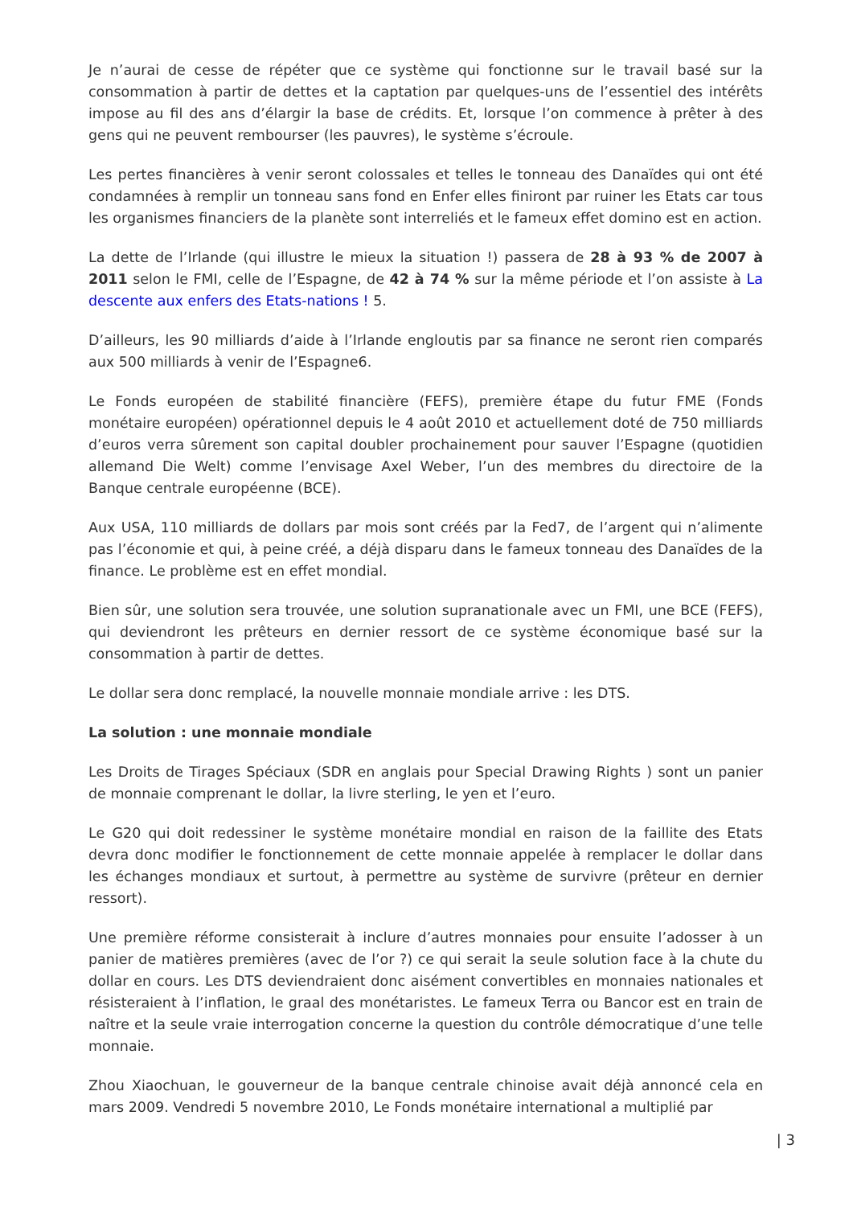Je n’aurai de cesse de répéter que ce système qui fonctionne sur le travail basé sur la consommation à partir de dettes et la captation par quelques-uns de l’essentiel des intérêts impose au fil des ans d’élargir la base de crédits. Et, lorsque l’on commence à prêter à des gens qui ne peuvent rembourser (les pauvres), le système s’écroule.
Les pertes financières à venir seront colossales et telles le tonneau des Danaïdes qui ont été condamnées à remplir un tonneau sans fond en Enfer elles finiront par ruiner les Etats car tous les organismes financiers de la planète sont interreliés et le fameux effet domino est en action.
La dette de l’Irlande (qui illustre le mieux la situation !) passera de 28 à 93 % de 2007 à 2011 selon le FMI, celle de l’Espagne, de 42 à 74 % sur la même période et l’on assiste à La descente aux enfers des Etats-nations ! 5.
D’ailleurs, les 90 milliards d’aide à l’Irlande engloutis par sa finance ne seront rien comparés aux 500 milliards à venir de l’Espagne6.
Le Fonds européen de stabilité financière (FEFS), première étape du futur FME (Fonds monétaire européen) opérationnel depuis le 4 août 2010 et actuellement doté de 750 milliards d’euros verra sûrement son capital doubler prochainement pour sauver l’Espagne (quotidien allemand Die Welt) comme l’envisage Axel Weber, l’un des membres du directoire de la Banque centrale européenne (BCE).
Aux USA, 110 milliards de dollars par mois sont créés par la Fed7, de l’argent qui n’alimente pas l’économie et qui, à peine créé, a déjà disparu dans le fameux tonneau des Danaïdes de la finance. Le problème est en effet mondial.
Bien sûr, une solution sera trouvée, une solution supranationale avec un FMI, une BCE (FEFS), qui deviendront les prêteurs en dernier ressort de ce système économique basé sur la consommation à partir de dettes.
Le dollar sera donc remplacé, la nouvelle monnaie mondiale arrive : les DTS.
La solution : une monnaie mondiale
Les Droits de Tirages Spéciaux (SDR en anglais pour Special Drawing Rights ) sont un panier de monnaie comprenant le dollar, la livre sterling, le yen et l’euro.
Le G20 qui doit redessiner le système monétaire mondial en raison de la faillite des Etats devra donc modifier le fonctionnement de cette monnaie appelée à remplacer le dollar dans les échanges mondiaux et surtout, à permettre au système de survivre (prêteur en dernier ressort).
Une première réforme consisterait à inclure d’autres monnaies pour ensuite l’adosser à un panier de matières premières (avec de l’or ?) ce qui serait la seule solution face à la chute du dollar en cours. Les DTS deviendraient donc aisément convertibles en monnaies nationales et résisteraient à l’inflation, le graal des monétaristes. Le fameux Terra ou Bancor est en train de naître et la seule vraie interrogation concerne la question du contrôle démocratique d’une telle monnaie.
Zhou Xiaochuan, le gouverneur de la banque centrale chinoise avait déjà annoncé cela en mars 2009. Vendredi 5 novembre 2010, Le Fonds monétaire international a multiplié par
| 3